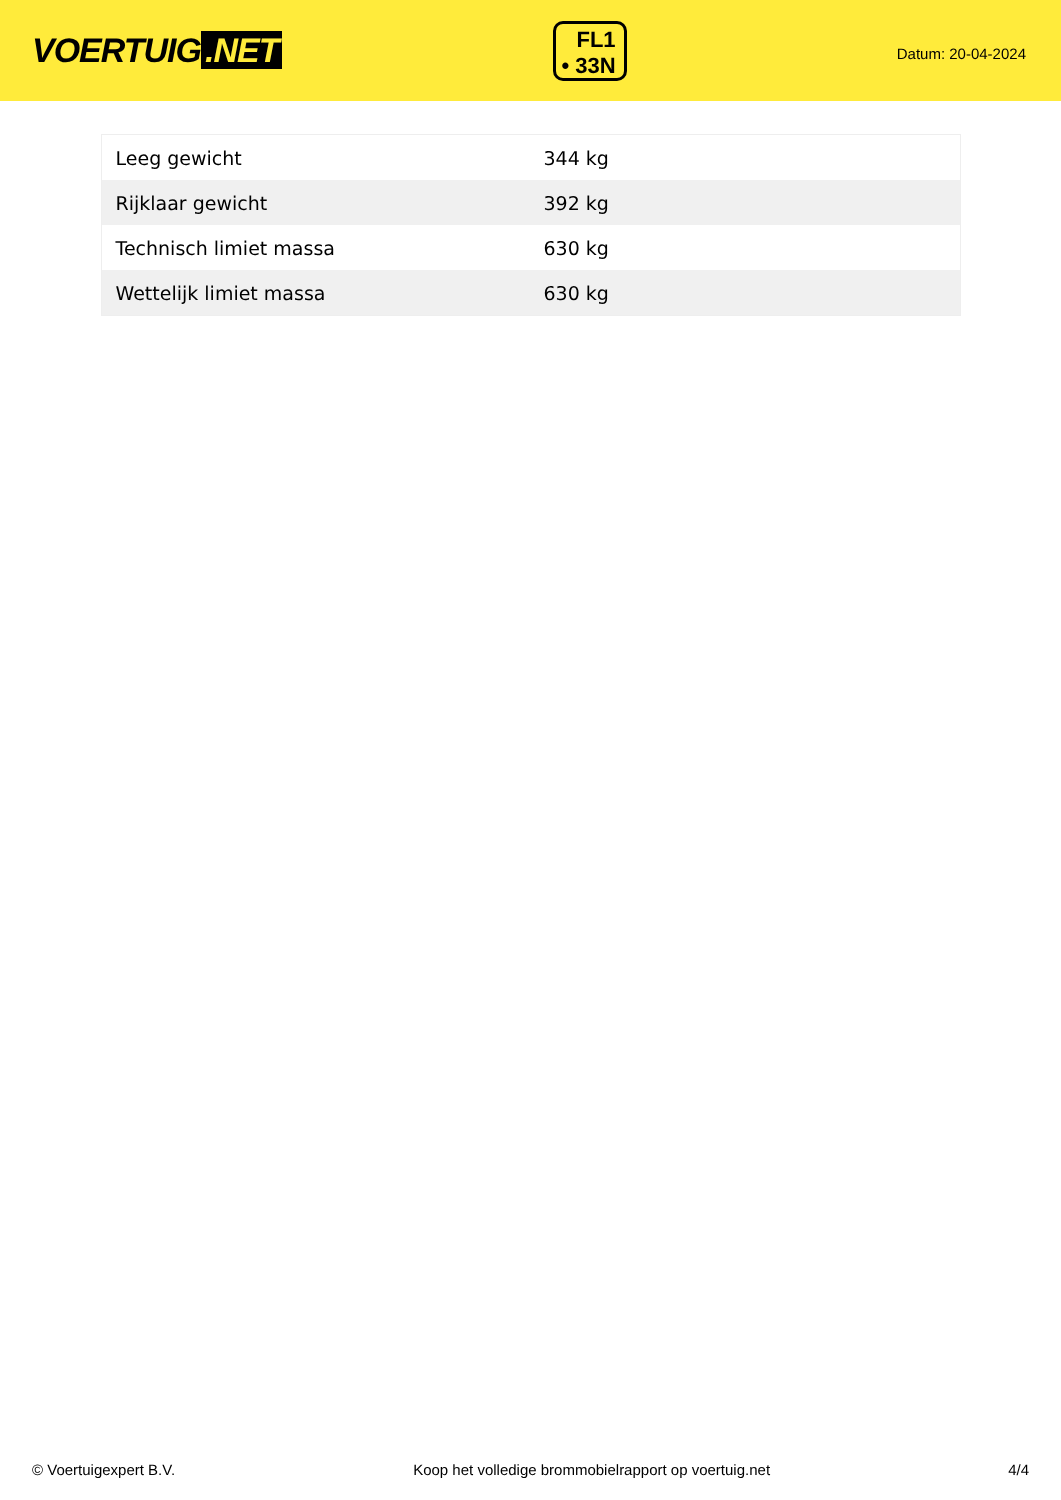VOERTUIG.NET
FL1
• 33N
Datum: 20-04-2024
| Leeg gewicht | 344 kg |
| Rijklaar gewicht | 392 kg |
| Technisch limiet massa | 630 kg |
| Wettelijk limiet massa | 630 kg |
© Voertuigexpert B.V. Koop het volledige brommobielrapport op voertuig.net 4/4